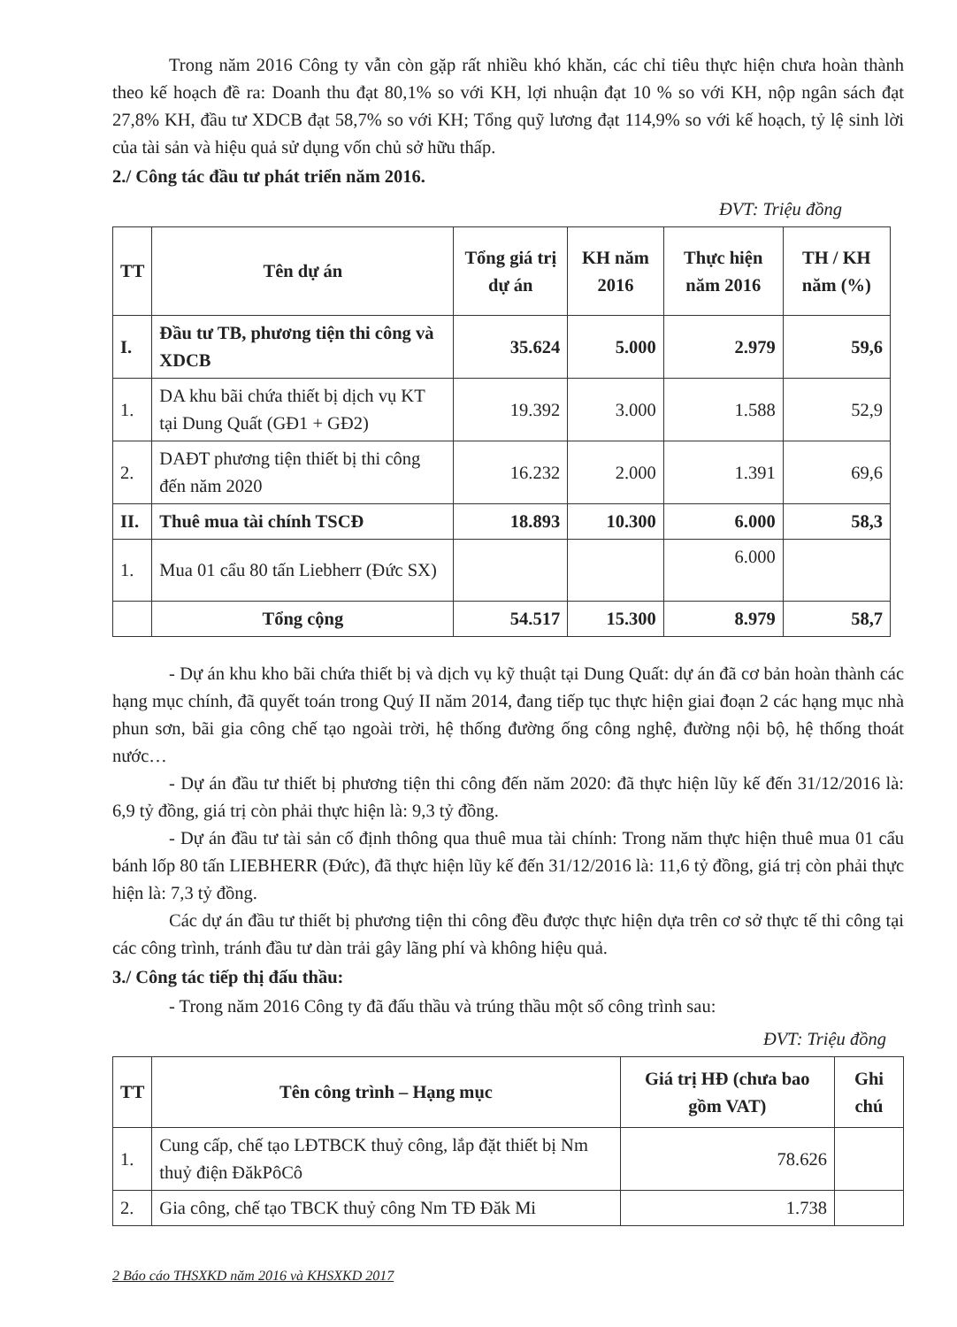Trong năm 2016 Công ty vẫn còn gặp rất nhiều khó khăn, các chỉ tiêu thực hiện chưa hoàn thành theo kế hoạch đề ra: Doanh thu đạt 80,1% so với KH, lợi nhuận đạt 10 % so với KH, nộp ngân sách đạt 27,8% KH, đầu tư XDCB đạt 58,7% so với KH; Tổng quỹ lương đạt 114,9% so với kế hoạch, tỷ lệ sinh lời của tài sản và hiệu quả sử dụng vốn chủ sở hữu thấp.
2./ Công tác đầu tư phát triển năm 2016.
ĐVT: Triệu đồng
| TT | Tên dự án | Tổng giá trị dự án | KH năm 2016 | Thực hiện năm 2016 | TH / KH năm (%) |
| --- | --- | --- | --- | --- | --- |
| I. | Đầu tư TB, phương tiện thi công và XDCB | 35.624 | 5.000 | 2.979 | 59,6 |
| 1. | DA khu bãi chứa thiết bị dịch vụ KT tại Dung Quất (GĐ1 + GĐ2) | 19.392 | 3.000 | 1.588 | 52,9 |
| 2. | DAĐT phương tiện thiết bị thi công đến năm 2020 | 16.232 | 2.000 | 1.391 | 69,6 |
| II. | Thuê mua tài chính TSCĐ | 18.893 | 10.300 | 6.000 | 58,3 |
| 1. | Mua 01 cẩu 80 tấn Liebherr (Đức SX) | | | 6.000 | |
| | Tổng cộng | 54.517 | 15.300 | 8.979 | 58,7 |
- Dự án khu kho bãi chứa thiết bị và dịch vụ kỹ thuật tại Dung Quất: dự án đã cơ bản hoàn thành các hạng mục chính, đã quyết toán trong Quý II năm 2014, đang tiếp tục thực hiện giai đoạn 2 các hạng mục nhà phun sơn, bãi gia công chế tạo ngoài trời, hệ thống đường ống công nghệ, đường nội bộ, hệ thống thoát nước…
- Dự án đầu tư thiết bị phương tiện thi công đến năm 2020: đã thực hiện lũy kế đến 31/12/2016 là: 6,9 tỷ đồng, giá trị còn phải thực hiện là: 9,3 tỷ đồng.
- Dự án đầu tư tài sản cố định thông qua thuê mua tài chính: Trong năm thực hiện thuê mua 01 cẩu bánh lốp 80 tấn LIEBHERR (Đức), đã thực hiện lũy kế đến 31/12/2016 là: 11,6 tỷ đồng, giá trị còn phải thực hiện là: 7,3 tỷ đồng.
Các dự án đầu tư thiết bị phương tiện thi công đều được thực hiện dựa trên cơ sở thực tế thi công tại các công trình, tránh đầu tư dàn trải gây lãng phí và không hiệu quả.
3./ Công tác tiếp thị đấu thầu:
- Trong năm 2016 Công ty đã đấu thầu và trúng thầu một số công trình sau:
ĐVT: Triệu đồng
| TT | Tên công trình – Hạng mục | Giá trị HĐ (chưa bao gồm VAT) | Ghi chú |
| --- | --- | --- | --- |
| 1. | Cung cấp, chế tạo LĐTBCK thuỷ công, lắp đặt thiết bị Nm thuỷ điện ĐăkPôCô | 78.626 | |
| 2. | Gia công, chế tạo TBCK thuỷ công Nm TĐ Đăk Mi | 1.738 | |
2 Báo cáo THSXKD năm 2016 và KHSXKD 2017